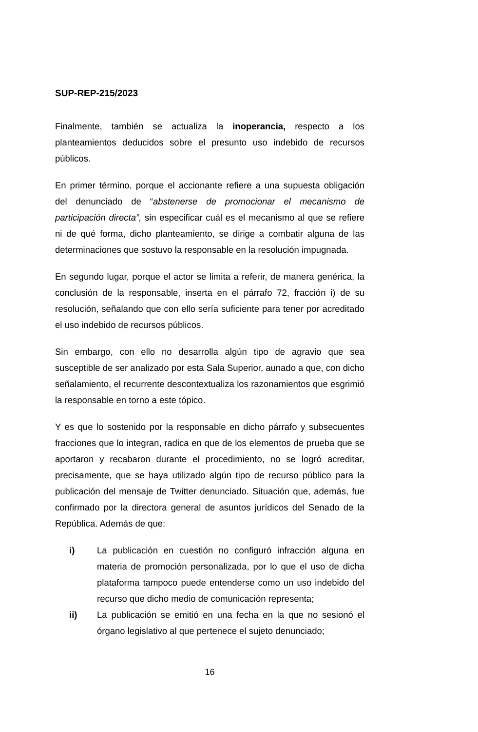SUP-REP-215/2023
Finalmente, también se actualiza la inoperancia, respecto a los planteamientos deducidos sobre el presunto uso indebido de recursos públicos.
En primer término, porque el accionante refiere a una supuesta obligación del denunciado de “abstenerse de promocionar el mecanismo de participación directa”, sin especificar cuál es el mecanismo al que se refiere ni de qué forma, dicho planteamiento, se dirige a combatir alguna de las determinaciones que sostuvo la responsable en la resolución impugnada.
En segundo lugar, porque el actor se limita a referir, de manera genérica, la conclusión de la responsable, inserta en el párrafo 72, fracción i) de su resolución, señalando que con ello sería suficiente para tener por acreditado el uso indebido de recursos públicos.
Sin embargo, con ello no desarrolla algún tipo de agravio que sea susceptible de ser analizado por esta Sala Superior, aunado a que, con dicho señalamiento, el recurrente descontextualiza los razonamientos que esgrimió la responsable en torno a este tópico.
Y es que lo sostenido por la responsable en dicho párrafo y subsecuentes fracciones que lo integran, radica en que de los elementos de prueba que se aportaron y recabaron durante el procedimiento, no se logró acreditar, precisamente, que se haya utilizado algún tipo de recurso público para la publicación del mensaje de Twitter denunciado. Situación que, además, fue confirmado por la directora general de asuntos jurídicos del Senado de la República. Además de que:
i) La publicación en cuestión no configuró infracción alguna en materia de promoción personalizada, por lo que el uso de dicha plataforma tampoco puede entenderse como un uso indebido del recurso que dicho medio de comunicación representa;
ii) La publicación se emitió en una fecha en la que no sesionó el órgano legislativo al que pertenece el sujeto denunciado;
16